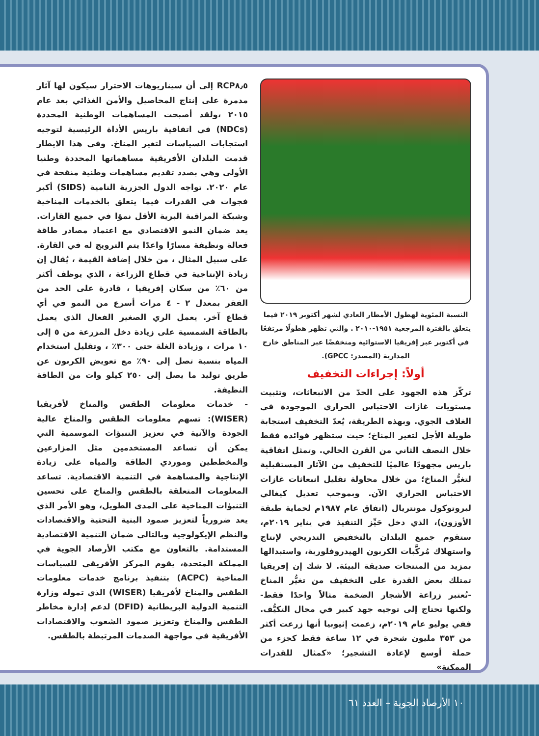RCP٨٫٥ إلى أن سيناريوهات الاحترار سيكون لها آثار مدمرة على إنتاج المحاصيل والأمن الغذائي بعد عام ٢٠١٥ ،ولقد أصبحت المساهمات الوطنية المحددة (NDCs) في اتفاقية باريس الأداة الرئيسية لتوجيه استجابات السياسات لتغير المناخ. وفي هذا الايطار قدمت البلدان الأفريقية مساهماتها المحددة وطنيا الأولى وهي بصدد تقديم مساهمات وطنية منقحة في عام ٢٠٢٠. تواجه الدول الجزرية النامية (SIDS) أكبر فجوات في القدرات فيما يتعلق بالخدمات المناخية وشبكة المراقبة البرية الأقل نموًا في جميع القارات. يعد ضمان النمو الاقتصادي مع اعتماد مصادر طاقة فعالة ونظيفة مسارًا واعدًا يتم الترويج له في القارة. على سبيل المثال ، من خلال إضافة القيمة ، يُقال إن زيادة الإنتاجية في قطاع الزراعة ، الذي يوظف أكثر من ٦٠٪ من سكان إفريقيا ، قادرة على الحد من الفقر بمعدل ٢ - ٤ مرات أسرع من النمو في أي قطاع آخر. يعمل الري الصغير الفعال الذي يعمل بالطاقة الشمسية على زيادة دخل المزرعة من ٥ إلى ١٠ مرات ، وزيادة الغلة حتى ٣٠٠٪ ، وتقليل استخدام المياه بنسبة تصل إلى ٩٠٪ مع تعويض الكربون عن طريق توليد ما يصل إلى ٢٥٠ كيلو وات من الطاقة النظيفة.
- خدمات معلومات الطقس والمناخ لأفريقيا (WISER): تسهم معلومات الطقس والمناخ عالية الجودة والآنية في تعزيز التنبؤات الموسمية التي يمكن أن تساعد المستخدمين مثل المزارعين والمخططين وموردي الطاقة والمياه على زيادة الإنتاجية والمساهمة في التنمية الاقتصادية. تساعد المعلومات المتعلقة بالطقس والمناخ على تحسين التنبؤات المناخية على المدى الطويل، وهو الأمر الذي يعد ضرورياً لتعزيز صمود البنية التحتية والاقتصادات والنظم الإيكولوجية وبالتالي ضمان التنمية الاقتصادية المستدامة. بالتعاون مع مكتب الأرصاد الجوية في المملكة المتحدة، يقوم المركز الأفريقي للسياسات المناخية (ACPC) بتنفيذ برنامج خدمات معلومات الطقس والمناخ لأفريقيا (WISER) الذي تموله وزارة التنمية الدولية البريطانية (DFID) لدعم إدارة مخاطر الطقس والمناخ وتعزيز صمود الشعوب والاقتصادات الأفريقية في مواجهة الصدمات المرتبطة بالطقس.
النسبة المئوية لهطول الأمطار العادي لشهر أكتوبر ٢٠١٩ فيما يتعلق بالفترة المرجعية ١٩٥١-٢٠١٠ . والتي تظهر هطولًا مرتفعًا في أكتوبر عبر إفريقيا الاستوائية ومنخفضًا عبر المناطق خارج المدارية (المصدر: GPCC).
أولاً: إجراءات التخفيف
تركّز هذه الجهود على الحدّ من الانبعاثات، وتثبيت مستويات غازات الاحتباس الحراري الموجودة في الغلاف الجوي. وبهذه الطريقة، يُعدّ التخفيف استجابة طويلة الأجل لتغير المناخ؛ حيث ستظهر فوائده فقط خلال النصف الثاني من القرن الحالي. وتمثل اتفاقية باريس مجهودًا عالميًا للتخفيف من الآثار المستقبلية لتغيُّر المناخ؛ من خلال محاولة تقليل انبعاثات غازات الاحتباس الحراري الآن. وبموجب تعديل كيغالي لبروتوكول مونتريال (اتفاق عام ١٩٨٧م لحماية طبقة الأوزون)، الذي دخل حَيِّز التنفيذ في يناير ٢٠١٩م، ستقوم جميع البلدان بالتخفيض التدريجي لإنتاج واستهلاك مُركَّبات الكربون الهيدروفلورية، واستبدالها بمزيد من المنتجات صديقة البيئة. لا شك إن إفريقيا تمتلك بعض القدرة على التخفيف من تغيُّر المناخ -تُعتبر زراعة الأشجار الضخمة مثالاً واحدًا فقط- ولكنها تحتاج إلى توجيه جهد كبير في مجال التكيُّف. ففي يوليو عام ٢٠١٩م، زعمت إثيوبيا أنها زرعت أكثر من ٣٥٣ مليون شجرة في ١٢ ساعة فقط كجزء من حملة أوسع لإعادة التشجير؛ «كمثال للقدرات الممكنة»
١٠ الأرصاد الجوية – العدد ٦١